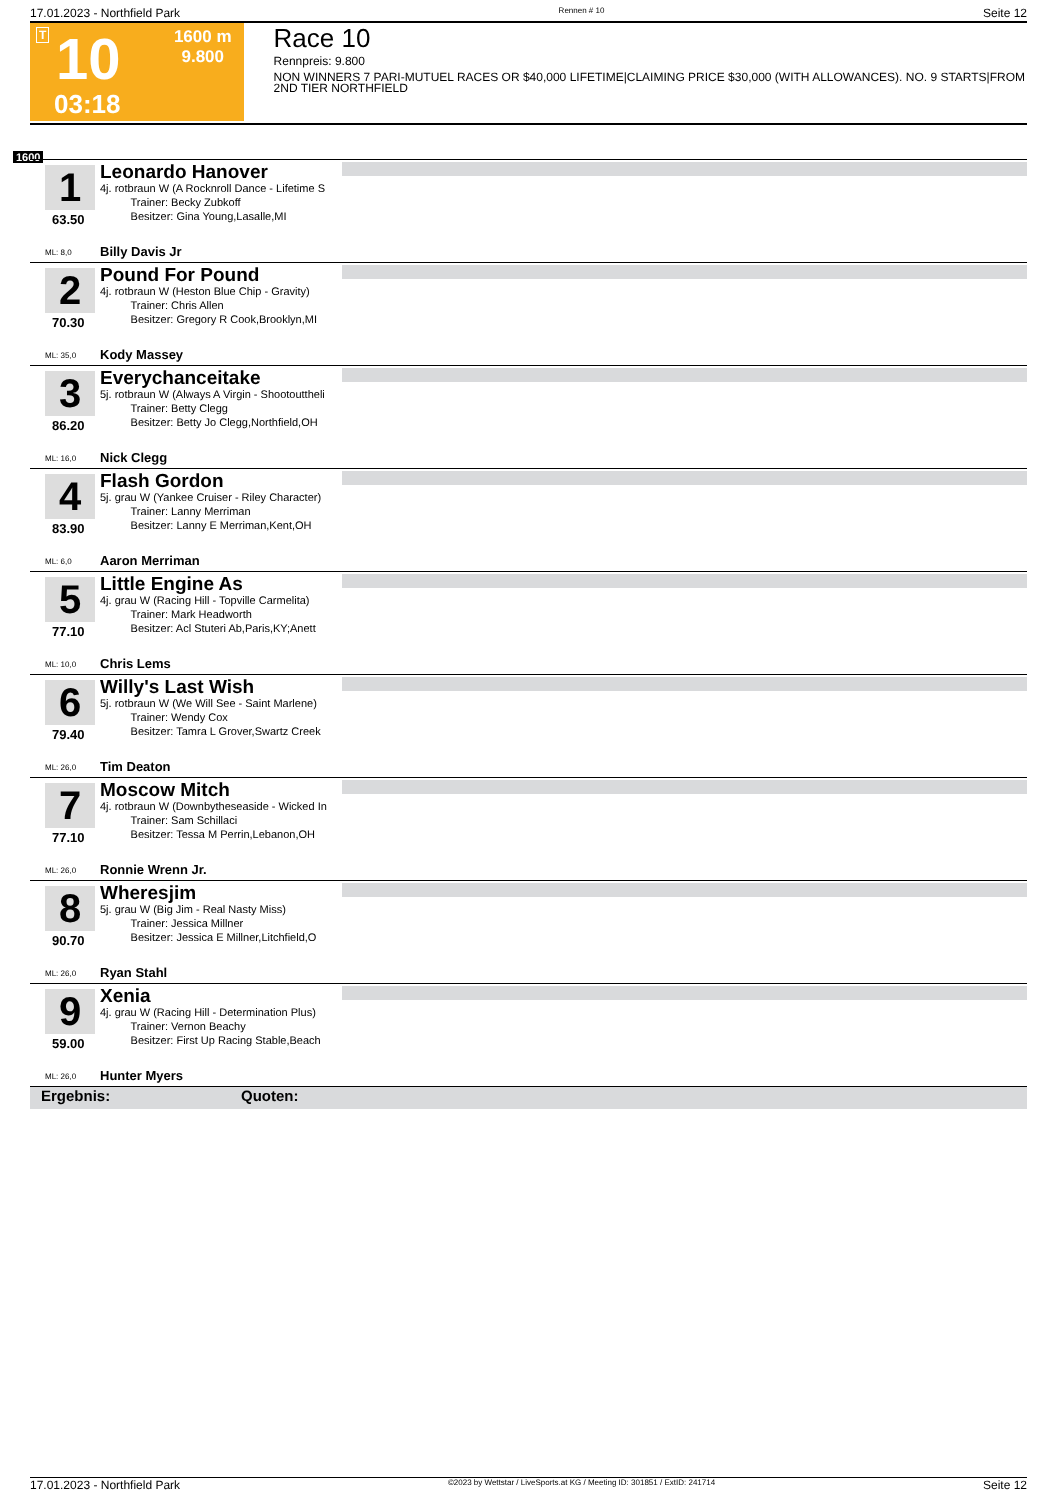17.01.2023 - Northfield Park Rennen # 10 Seite 12
T 10
03:18
1600 m
9.800
Race 10
Rennpreis: 9.800
NON WINNERS 7 PARI-MUTUEL RACES OR $40,000 LIFETIME|CLAIMING PRICE $30,000 (WITH ALLOWANCES). NO. 9 STARTS|FROM 2ND TIER NORTHFIELD
1600
1
63.50
ML: 8,0
Leonardo Hanover
4j. rotbraun W (A Rocknroll Dance - Lifetime S
Trainer: Becky Zubkoff
Besitzer: Gina Young,Lasalle,MI
Billy Davis Jr
2
70.30
ML: 35,0
Pound For Pound
4j. rotbraun W (Heston Blue Chip - Gravity)
Trainer: Chris Allen
Besitzer: Gregory R Cook,Brooklyn,MI
Kody Massey
3
86.20
ML: 16,0
Everychanceitake
5j. rotbraun W (Always A Virgin - Shootouttheli
Trainer: Betty Clegg
Besitzer: Betty Jo Clegg,Northfield,OH
Nick Clegg
4
83.90
ML: 6,0
Flash Gordon
5j. grau W (Yankee Cruiser - Riley Character)
Trainer: Lanny Merriman
Besitzer: Lanny E Merriman,Kent,OH
Aaron Merriman
5
77.10
ML: 10,0
Little Engine As
4j. grau W (Racing Hill - Topville Carmelita)
Trainer: Mark Headworth
Besitzer: Acl Stuteri Ab,Paris,KY;Anett
Chris Lems
6
79.40
ML: 26,0
Willy's Last Wish
5j. rotbraun W (We Will See - Saint Marlene)
Trainer: Wendy Cox
Besitzer: Tamra L Grover,Swartz Creek
Tim Deaton
7
77.10
ML: 26,0
Moscow Mitch
4j. rotbraun W (Downbytheseaside - Wicked In
Trainer: Sam Schillaci
Besitzer: Tessa M Perrin,Lebanon,OH
Ronnie Wrenn Jr.
8
90.70
ML: 26,0
Wheresjim
5j. grau W (Big Jim - Real Nasty Miss)
Trainer: Jessica Millner
Besitzer: Jessica E Millner,Litchfield,O
Ryan Stahl
9
59.00
ML: 26,0
Xenia
4j. grau W (Racing Hill - Determination Plus)
Trainer: Vernon Beachy
Besitzer: First Up Racing Stable,Beach
Hunter Myers
Ergebnis: Quoten:
17.01.2023 - Northfield Park ©2023 by Wettstar / LiveSports.at KG / Meeting ID: 301851 / ExtID: 241714 Seite 12